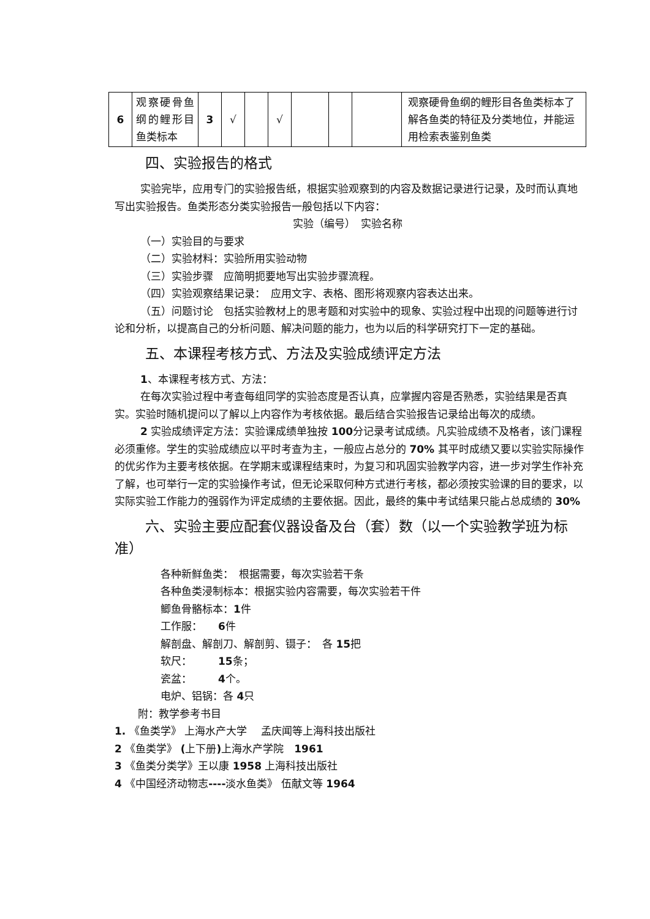| 6 | 观察硬骨鱼纲的鲤形目鱼类标本 | 3 | √ | | √ | | | | 观察硬骨鱼纲的鲤形目各鱼类标本了解各鱼类的特征及分类地位，并能运用检索表鉴别鱼类 |
四、实验报告的格式
实验完毕，应用专门的实验报告纸，根据实验观察到的内容及数据记录进行记录，及时而认真地写出实验报告。鱼类形态分类实验报告一般包括以下内容：
实验（编号）　实验名称
（一）实验目的与要求
（二）实验材料：实验所用实验动物
（三）实验步骤　应简明扼要地写出实验步骤流程。
（四）实验观察结果记录：　应用文字、表格、图形将观察内容表达出来。
（五）问题讨论　包括实验教材上的思考题和对实验中的现象、实验过程中出现的问题等进行讨论和分析，以提高自己的分析问题、解决问题的能力，也为以后的科学研究打下一定的基础。
五、本课程考核方式、方法及实验成绩评定方法
1、本课程考核方式、方法：
在每次实验过程中考查每组同学的实验态度是否认真，应掌握内容是否熟悉，实验结果是否真实。实验时随机提问以了解以上内容作为考核依据。最后结合实验报告记录给出每次的成绩。
2 实验成绩评定方法：实验课成绩单独按 100分记录考试成绩。凡实验成绩不及格者，该门课程必须重修。学生的实验成绩应以平时考查为主，一般应占总分的 70% 其平时成绩又要以实验实际操作的优劣作为主要考核依据。在学期末或课程结束时，为复习和巩固实验教学内容，进一步对学生作补充了解，也可举行一定的实验操作考试，但无论采取何种方式进行考核，都必须按实验课的目的要求，以实际实验工作能力的强弱作为评定成绩的主要依据。因此，最终的集中考试结果只能占总成绩的 30%
六、实验主要应配套仪器设备及台（套）数（以一个实验教学班为标准）
各种新鲜鱼类：　根据需要，每次实验若干条
各种鱼类浸制标本：根据实验内容需要，每次实验若干件
鲫鱼骨骼标本：1件
工作服：　　6件
解剖盘、解剖刀、解剖剪、镊子：　各 15把
软尺：　　　15条；
瓷盆：　　　4个。
电炉、铝锅：各 4只
附：教学参考书目
1. 《鱼类学》 上海水产大学　 孟庆闻等上海科技出版社
2 《鱼类学》 (上下册) 上海水产学院　1961
3 《鱼类分类学》王以康 1958 上海科技出版社
4 《中国经济动物志----淡水鱼类》 伍献文等 1964